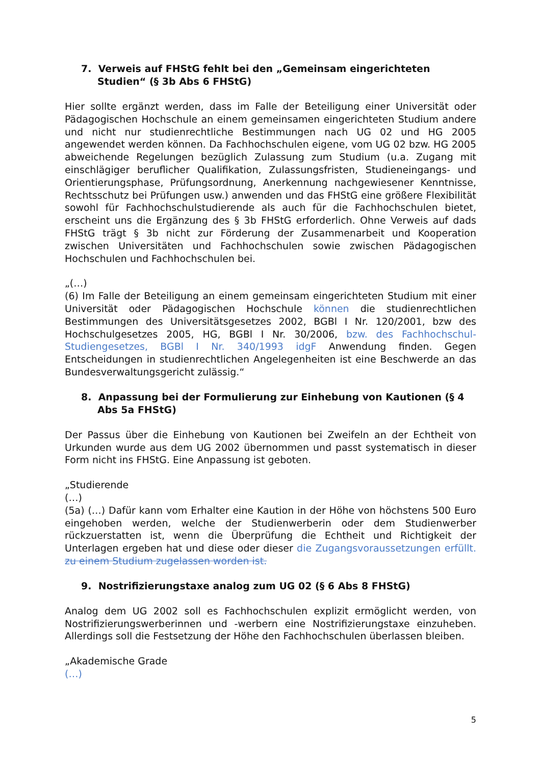7. Verweis auf FHStG fehlt bei den „Gemeinsam eingerichteten Studien“ (§ 3b Abs 6 FHStG)
Hier sollte ergänzt werden, dass im Falle der Beteiligung einer Universität oder Pädagogischen Hochschule an einem gemeinsamen eingerichteten Studium andere und nicht nur studienrechtliche Bestimmungen nach UG 02 und HG 2005 angewendet werden können. Da Fachhochschulen eigene, vom UG 02 bzw. HG 2005 abweichende Regelungen bezüglich Zulassung zum Studium (u.a. Zugang mit einschlägiger beruflicher Qualifikation, Zulassungsfristen, Studieneingangs- und Orientierungsphase, Prüfungsordnung, Anerkennung nachgewiesener Kenntnisse, Rechtsschutz bei Prüfungen usw.) anwenden und das FHStG eine größere Flexibilität sowohl für Fachhochschulstudierende als auch für die Fachhochschulen bietet, erscheint uns die Ergänzung des § 3b FHStG erforderlich. Ohne Verweis auf dads FHStG trägt § 3b nicht zur Förderung der Zusammenarbeit und Kooperation zwischen Universitäten und Fachhochschulen sowie zwischen Pädagogischen Hochschulen und Fachhochschulen bei.
„(…)
(6) Im Falle der Beteiligung an einem gemeinsam eingerichteten Studium mit einer Universität oder Pädagogischen Hochschule können die studienrechtlichen Bestimmungen des Universitätsgesetzes 2002, BGBl I Nr. 120/2001, bzw des Hochschulgesetzes 2005, HG, BGBl I Nr. 30/2006, bzw. des Fachhochschul-Studiengesetzes, BGBl I Nr. 340/1993 idgF Anwendung finden. Gegen Entscheidungen in studienrechtlichen Angelegenheiten ist eine Beschwerde an das Bundesverwaltungsgericht zulässig.“
8. Anpassung bei der Formulierung zur Einhebung von Kautionen (§ 4 Abs 5a FHStG)
Der Passus über die Einhebung von Kautionen bei Zweifeln an der Echtheit von Urkunden wurde aus dem UG 2002 übernommen und passt systematisch in dieser Form nicht ins FHStG. Eine Anpassung ist geboten.
„Studierende
(…)
(5a) (…) Dafür kann vom Erhalter eine Kaution in der Höhe von höchstens 500 Euro eingehoben werden, welche der Studienwerberin oder dem Studienwerber rückzuerstatten ist, wenn die Überprüfung die Echtheit und Richtigkeit der Unterlagen ergeben hat und diese oder dieser die Zugangsvoraussetzungen erfüllt. zu einem Studium zugelassen worden ist.
9. Nostrifizierungstaxe analog zum UG 02 (§ 6 Abs 8 FHStG)
Analog dem UG 2002 soll es Fachhochschulen explizit ermöglicht werden, von Nostrifizierungswerberinnen und -werbern eine Nostrifizierungstaxe einzuheben. Allerdings soll die Festsetzung der Höhe den Fachhochschulen überlassen bleiben.
„Akademische Grade
(…)
5